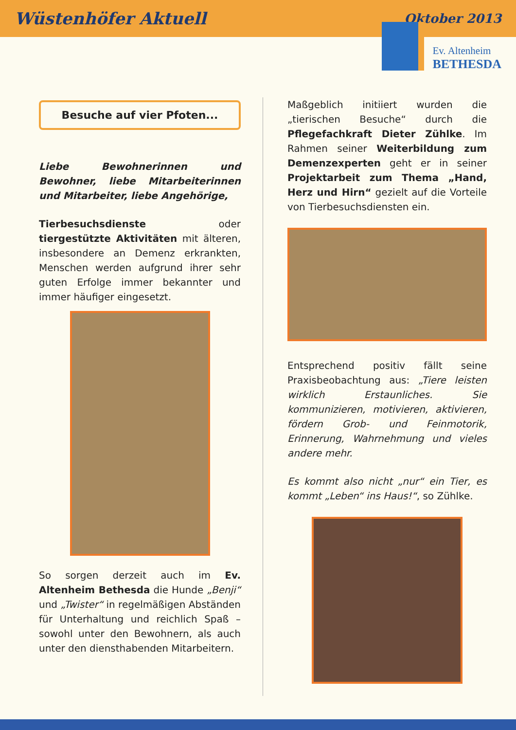Wüstenhöfer Aktuell Oktober 2013
Ev. Altenheim
BETHESDA
Besuche auf vier Pfoten...
Liebe Bewohnerinnen und Bewohner, liebe Mitarbeiterinnen und Mitarbeiter, liebe Angehörige,
Tierbesuchsdienste oder tiergestützte Aktivitäten mit älteren, insbesondere an Demenz erkrankten, Menschen werden aufgrund ihrer sehr guten Erfolge immer bekannter und immer häufiger eingesetzt.
So sorgen derzeit auch im Ev. Altenheim Bethesda die Hunde „Benji“ und „Twister“ in regelmäßigen Abständen für Unterhaltung und reichlich Spaß – sowohl unter den Bewohnern, als auch unter den diensthabenden Mitarbeitern.
Maßgeblich initiiert wurden die „tierischen Besuche“ durch die Pflegefachkraft Dieter Zühlke. Im Rahmen seiner Weiterbildung zum Demenzexperten geht er in seiner Projektarbeit zum Thema „Hand, Herz und Hirn“ gezielt auf die Vorteile von Tierbesuchsdiensten ein.
Entsprechend positiv fällt seine Praxisbeobachtung aus: „Tiere leisten wirklich Erstaunliches. Sie kommunizieren, motivieren, aktivieren, fördern Grob- und Feinmotorik, Erinnerung, Wahrnehmung und vieles andere mehr.
Es kommt also nicht „nur“ ein Tier, es kommt „Leben“ ins Haus!“, so Zühlke.